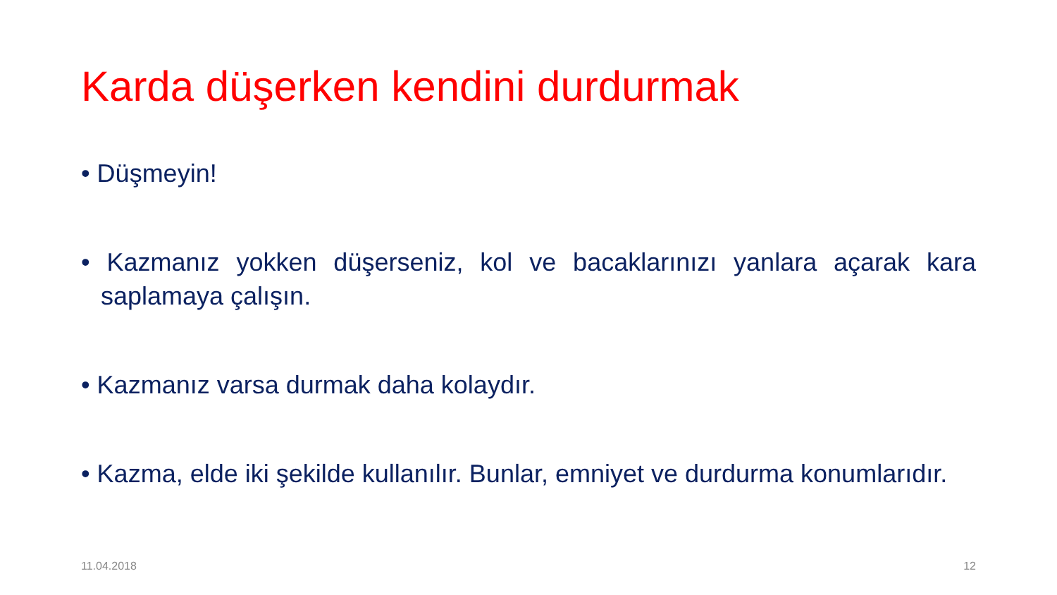Karda düşerken kendini durdurmak
• Düşmeyin!
• Kazmanız yokken düşerseniz, kol ve bacaklarınızı yanlara açarak kara saplamaya çalışın.
• Kazmanız varsa durmak daha kolaydır.
• Kazma, elde iki şekilde kullanılır. Bunlar, emniyet ve durdurma konumlarıdır.
11.04.2018 12